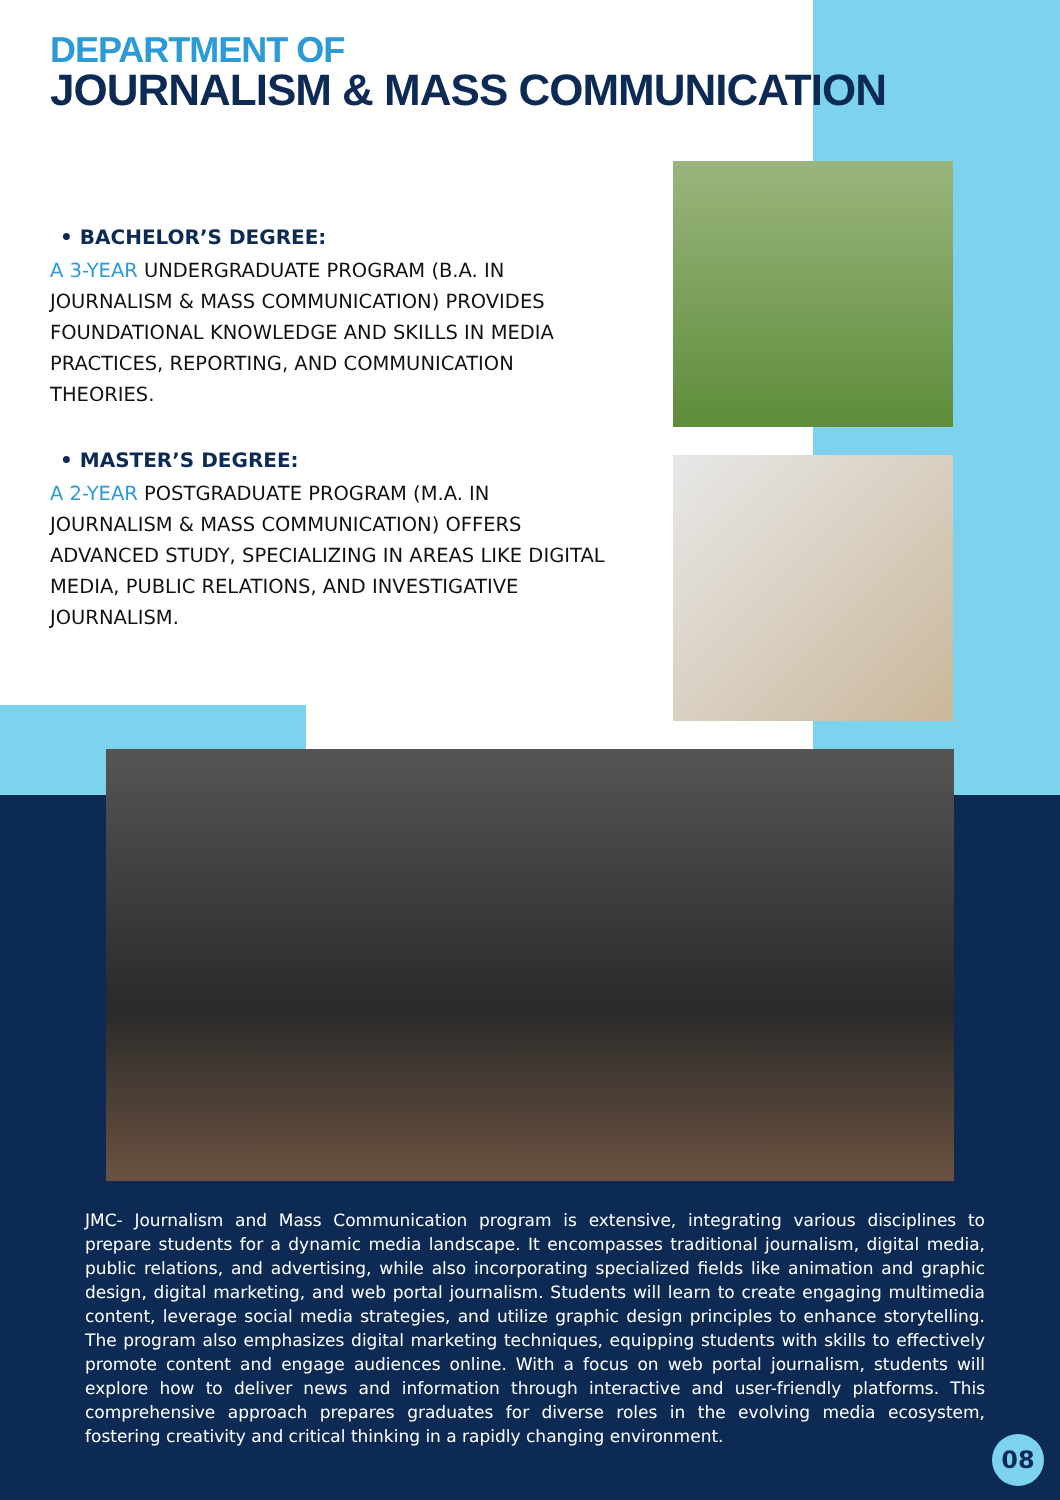DEPARTMENT OF
JOURNALISM & MASS COMMUNICATION
• BACHELOR’S DEGREE:
A 3-YEAR UNDERGRADUATE PROGRAM (B.A. IN JOURNALISM & MASS COMMUNICATION) PROVIDES FOUNDATIONAL KNOWLEDGE AND SKILLS IN MEDIA PRACTICES, REPORTING, AND COMMUNICATION THEORIES.
• MASTER’S DEGREE:
A 2-YEAR POSTGRADUATE PROGRAM (M.A. IN JOURNALISM & MASS COMMUNICATION) OFFERS ADVANCED STUDY, SPECIALIZING IN AREAS LIKE DIGITAL MEDIA, PUBLIC RELATIONS, AND INVESTIGATIVE JOURNALISM.
JMC- Journalism and Mass Communication program is extensive, integrating various disciplines to prepare students for a dynamic media landscape. It encompasses traditional journalism, digital media, public relations, and advertising, while also incorporating specialized fields like animation and graphic design, digital marketing, and web portal journalism. Students will learn to create engaging multimedia content, leverage social media strategies, and utilize graphic design principles to enhance storytelling. The program also emphasizes digital marketing techniques, equipping students with skills to effectively promote content and engage audiences online. With a focus on web portal journalism, students will explore how to deliver news and information through interactive and user-friendly platforms. This comprehensive approach prepares graduates for diverse roles in the evolving media ecosystem, fostering creativity and critical thinking in a rapidly changing environment.
08